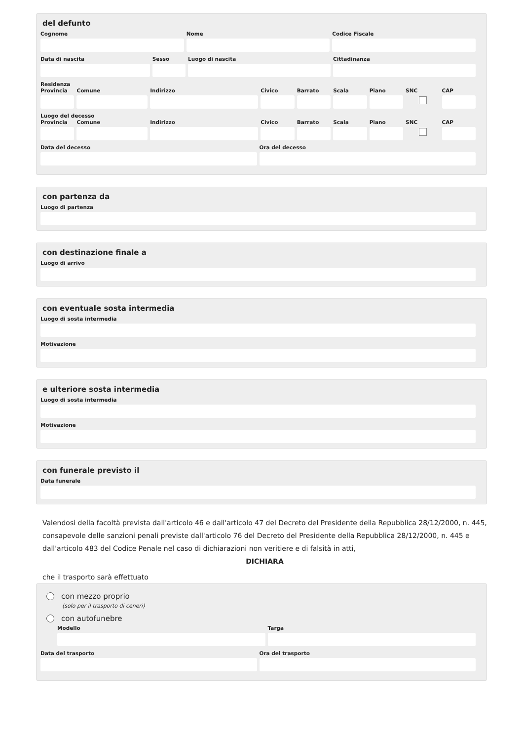del defunto
Cognome Nome Codice Fiscale
Data di nascita Sesso Luogo di nascita Cittadinanza
Residenza
Provincia Comune Indirizzo Civico Barrato Scala Piano SNC CAP
Luogo del decesso
Provincia Comune Indirizzo Civico Barrato Scala Piano SNC CAP
Data del decesso Ora del decesso
con partenza da
Luogo di partenza
con destinazione finale a
Luogo di arrivo
con eventuale sosta intermedia
Luogo di sosta intermedia
Motivazione
e ulteriore sosta intermedia
Luogo di sosta intermedia
Motivazione
con funerale previsto il
Data funerale
Valendosi della facoltà prevista dall'articolo 46 e dall'articolo 47 del Decreto del Presidente della Repubblica 28/12/2000, n. 445, consapevole delle sanzioni penali previste dall'articolo 76 del Decreto del Presidente della Repubblica 28/12/2000, n. 445 e dall'articolo 483 del Codice Penale nel caso di dichiarazioni non veritiere e di falsità in atti,
DICHIARA
che il trasporto sarà effettuato
con mezzo proprio
(solo per il trasporto di ceneri)
con autofunebre
Modello Targa
Data del trasporto Ora del trasporto